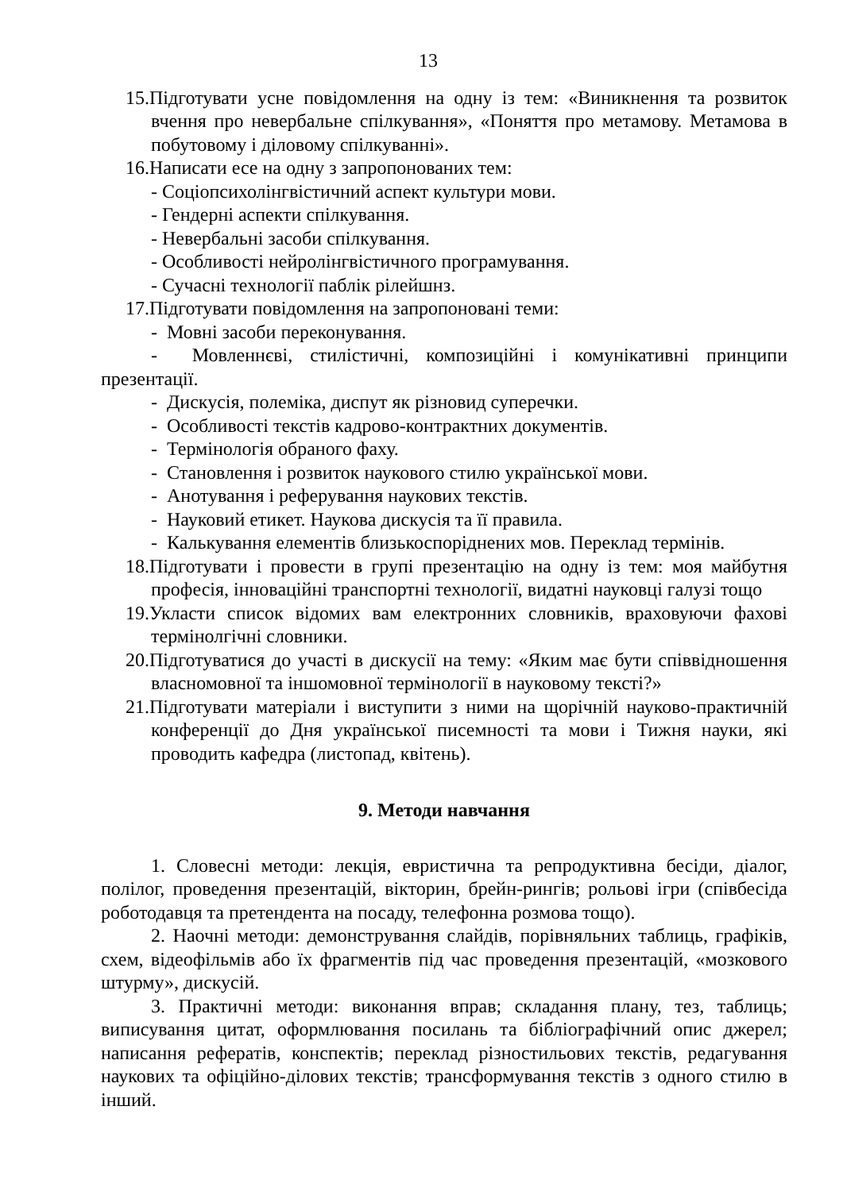13
15.Підготувати усне повідомлення на одну із тем: «Виникнення та розвиток вчення про невербальне спілкування», «Поняття про метамову. Метамова в побутовому і діловому спілкуванні».
16.Написати есе на одну з запропонованих тем:
- Соціопсихолінгвістичний аспект культури мови.
- Гендерні аспекти спілкування.
- Невербальні засоби спілкування.
- Особливості нейролінгвістичного програмування.
- Сучасні технології паблік рілейшнз.
17.Підготувати повідомлення на запропоновані теми:
- Мовні засоби переконування.
- Мовленнєві, стилістичні, композиційні і комунікативні принципи презентації.
- Дискусія, полеміка, диспут як різновид суперечки.
- Особливості текстів кадрово-контрактних документів.
- Термінологія обраного фаху.
- Становлення і розвиток наукового стилю української мови.
- Анотування і реферування наукових текстів.
- Науковий етикет. Наукова дискусія та її правила.
- Калькування елементів близькоспоріднених мов. Переклад термінів.
18.Підготувати і провести в групі презентацію на одну із тем: моя майбутня професія, інноваційні транспортні технології, видатні науковці галузі тощо
19.Укласти список відомих вам електронних словників, враховуючи фахові термінолгічні словники.
20.Підготуватися до участі в дискусії на тему: «Яким має бути співвідношення власномовної та іншомовної термінології в науковому тексті?»
21.Підготувати матеріали і виступити з ними на щорічній науково-практичній конференції до Дня української писемності та мови і Тижня науки, які проводить кафедра (листопад, квітень).
9. Методи навчання
1. Словесні методи: лекція, евристична та репродуктивна бесіди, діалог, полілог, проведення презентацій, вікторин, брейн-рингів; рольові ігри (співбесіда роботодавця та претендента на посаду, телефонна розмова тощо).
2. Наочні методи: демонстрування слайдів, порівняльних таблиць, графіків, схем, відеофільмів або їх фрагментів під час проведення презентацій, «мозкового штурму», дискусій.
3. Практичні методи: виконання вправ; складання плану, тез, таблиць; виписування цитат, оформлювання посилань та бібліографічний опис джерел; написання рефератів, конспектів; переклад різностильових текстів, редагування наукових та офіційно-ділових текстів; трансформування текстів з одного стилю в інший.